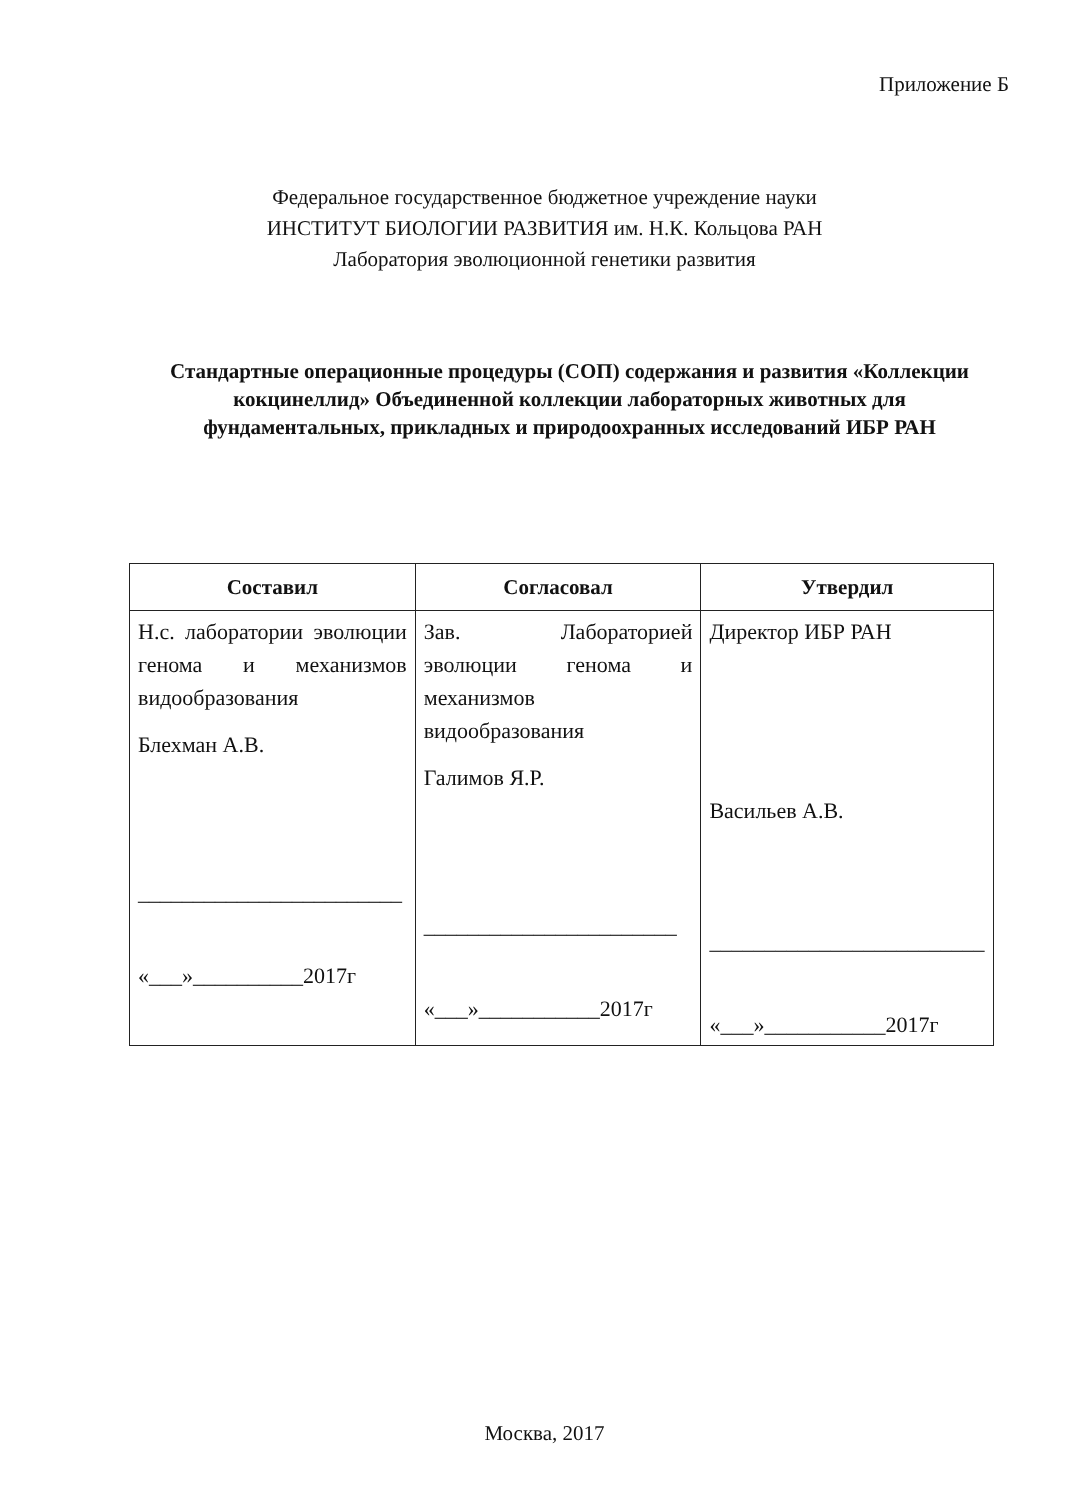Приложение Б
Федеральное государственное бюджетное учреждение науки
ИНСТИТУТ БИОЛОГИИ РАЗВИТИЯ им. Н.К. Кольцова РАН
Лаборатория эволюционной генетики развития
Стандартные операционные процедуры (СОП) содержания и развития «Коллекции кокцинеллид» Объединенной коллекции лабораторных животных для фундаментальных, прикладных и природоохранных исследований ИБР РАН
| Составил | Согласовал | Утвердил |
| --- | --- | --- |
| Н.с. лаборатории эволюции генома и механизмов видообразования Блехман А.В. ________________________ «___»__________2017г | Зав. Лабораторией эволюции генома и механизмов видообразования Галимов Я.Р. _______________________ «___»___________2017г | Директор ИБР РАН Васильев А.В. _________________________ «___»___________2017г |
Москва, 2017